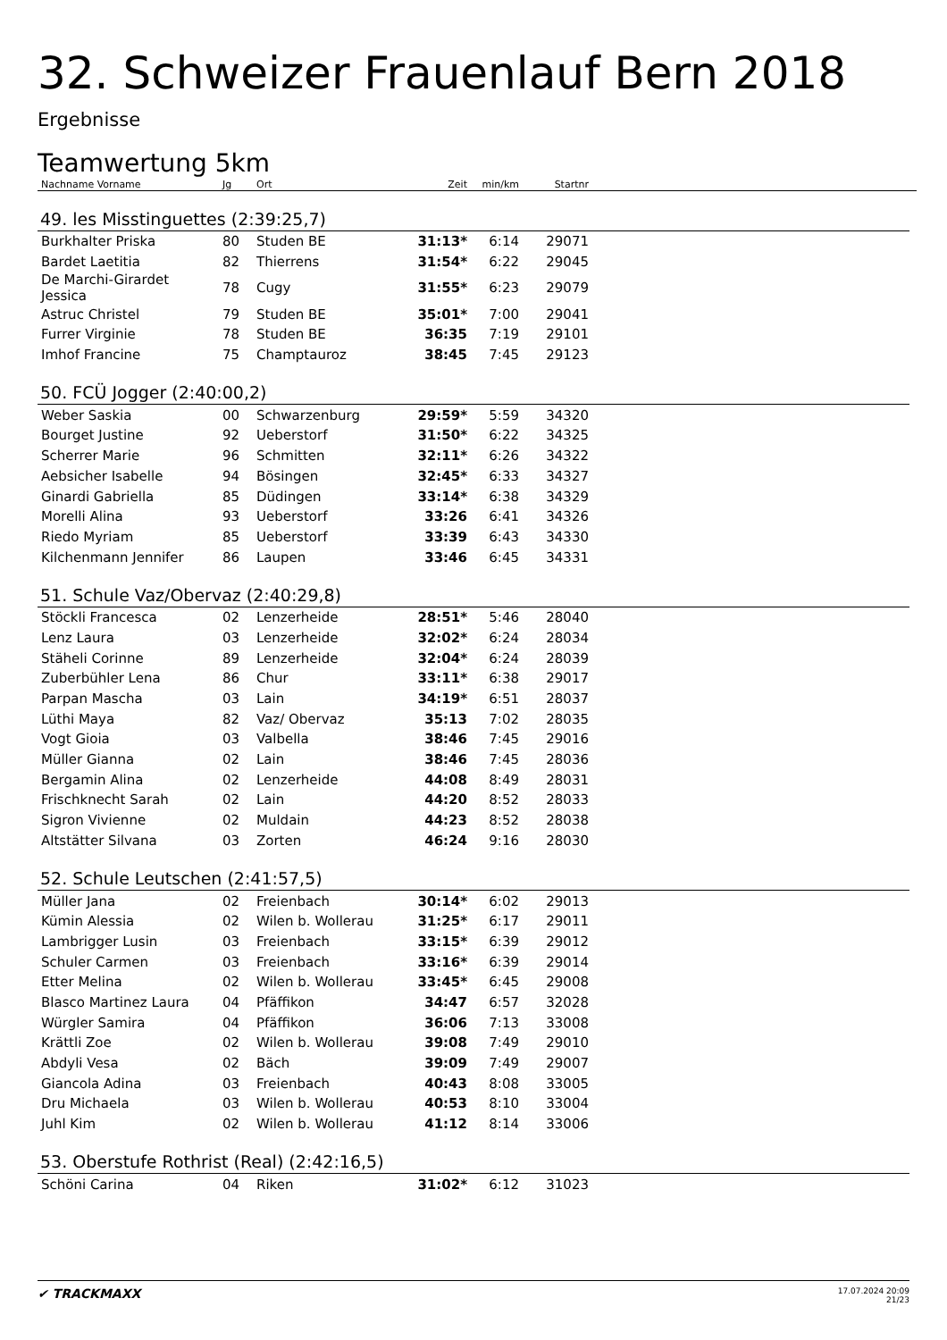32. Schweizer Frauenlauf Bern 2018
Ergebnisse
Teamwertung 5km
| Nachname Vorname | Jg | Ort | Zeit | min/km | Startnr | |
| --- | --- | --- | --- | --- | --- | --- |
49. les Misstinguettes (2:39:25,7)
| Burkhalter Priska | 80 | Studen BE | 31:13* | 6:14 | 29071 | |
| Bardet Laetitia | 82 | Thierrens | 31:54* | 6:22 | 29045 | |
| De Marchi-Girardet Jessica | 78 | Cugy | 31:55* | 6:23 | 29079 | |
| Astruc Christel | 79 | Studen BE | 35:01* | 7:00 | 29041 | |
| Furrer Virginie | 78 | Studen BE | 36:35 | 7:19 | 29101 | |
| Imhof Francine | 75 | Champtauroz | 38:45 | 7:45 | 29123 | |
50. FCÜ Jogger (2:40:00,2)
| Weber Saskia | 00 | Schwarzenburg | 29:59* | 5:59 | 34320 | |
| Bourget Justine | 92 | Ueberstorf | 31:50* | 6:22 | 34325 | |
| Scherrer Marie | 96 | Schmitten | 32:11* | 6:26 | 34322 | |
| Aebsicher Isabelle | 94 | Bösingen | 32:45* | 6:33 | 34327 | |
| Ginardi Gabriella | 85 | Düdingen | 33:14* | 6:38 | 34329 | |
| Morelli Alina | 93 | Ueberstorf | 33:26 | 6:41 | 34326 | |
| Riedo Myriam | 85 | Ueberstorf | 33:39 | 6:43 | 34330 | |
| Kilchenmann Jennifer | 86 | Laupen | 33:46 | 6:45 | 34331 | |
51. Schule Vaz/Obervaz (2:40:29,8)
| Stöckli Francesca | 02 | Lenzerheide | 28:51* | 5:46 | 28040 | |
| Lenz Laura | 03 | Lenzerheide | 32:02* | 6:24 | 28034 | |
| Stäheli Corinne | 89 | Lenzerheide | 32:04* | 6:24 | 28039 | |
| Zuberbühler Lena | 86 | Chur | 33:11* | 6:38 | 29017 | |
| Parpan Mascha | 03 | Lain | 34:19* | 6:51 | 28037 | |
| Lüthi Maya | 82 | Vaz/ Obervaz | 35:13 | 7:02 | 28035 | |
| Vogt Gioia | 03 | Valbella | 38:46 | 7:45 | 29016 | |
| Müller Gianna | 02 | Lain | 38:46 | 7:45 | 28036 | |
| Bergamin Alina | 02 | Lenzerheide | 44:08 | 8:49 | 28031 | |
| Frischknecht Sarah | 02 | Lain | 44:20 | 8:52 | 28033 | |
| Sigron Vivienne | 02 | Muldain | 44:23 | 8:52 | 28038 | |
| Altstätter Silvana | 03 | Zorten | 46:24 | 9:16 | 28030 | |
52. Schule Leutschen (2:41:57,5)
| Müller Jana | 02 | Freienbach | 30:14* | 6:02 | 29013 | |
| Kümin Alessia | 02 | Wilen b. Wollerau | 31:25* | 6:17 | 29011 | |
| Lambrigger Lusin | 03 | Freienbach | 33:15* | 6:39 | 29012 | |
| Schuler Carmen | 03 | Freienbach | 33:16* | 6:39 | 29014 | |
| Etter Melina | 02 | Wilen b. Wollerau | 33:45* | 6:45 | 29008 | |
| Blasco Martinez Laura | 04 | Pfäffikon | 34:47 | 6:57 | 32028 | |
| Würgler Samira | 04 | Pfäffikon | 36:06 | 7:13 | 33008 | |
| Krättli Zoe | 02 | Wilen b. Wollerau | 39:08 | 7:49 | 29010 | |
| Abdyli Vesa | 02 | Bäch | 39:09 | 7:49 | 29007 | |
| Giancola Adina | 03 | Freienbach | 40:43 | 8:08 | 33005 | |
| Dru Michaela | 03 | Wilen b. Wollerau | 40:53 | 8:10 | 33004 | |
| Juhl Kim | 02 | Wilen b. Wollerau | 41:12 | 8:14 | 33006 | |
53. Oberstufe Rothrist (Real) (2:42:16,5)
| Schöni Carina | 04 | Riken | 31:02* | 6:12 | 31023 | |
✔ TRACKMAXX
17.07.2024 20:09
21/23